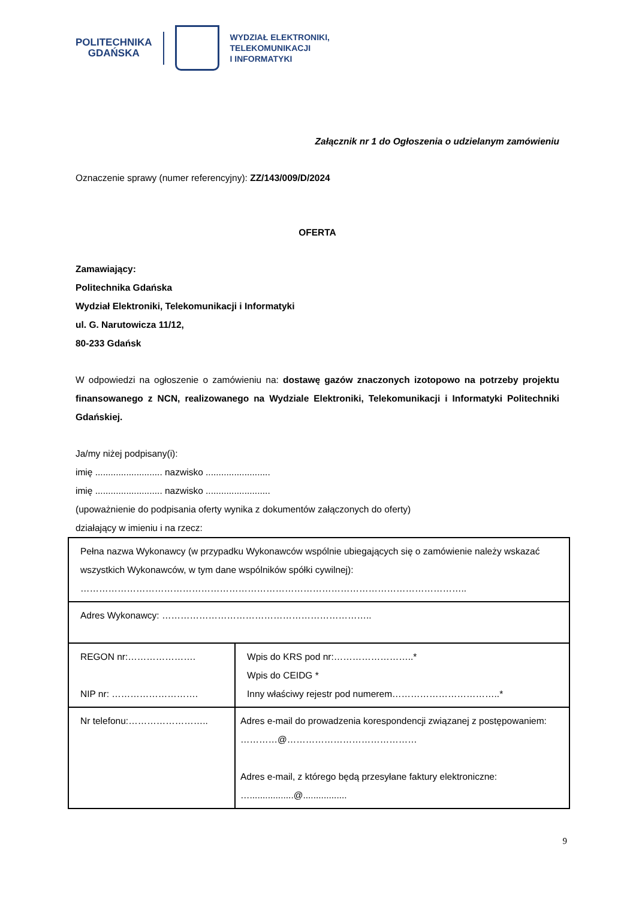POLITECHNIKA
GDAŃSKA
WYDZIAŁ ELEKTRONIKI,
TELEKOMUNIKACJI
I INFORMATYKI
Załącznik nr 1 do Ogłoszenia o udzielanym zamówieniu
Oznaczenie sprawy (numer referencyjny): ZZ/143/009/D/2024
OFERTA
Zamawiający:
Politechnika Gdańska
Wydział Elektroniki, Telekomunikacji i Informatyki
ul. G. Narutowicza 11/12,
80-233 Gdańsk
W odpowiedzi na ogłoszenie o zamówieniu na: dostawę gazów znaczonych izotopowo na potrzeby projektu finansowanego z NCN, realizowanego na Wydziale Elektroniki, Telekomunikacji i Informatyki Politechniki Gdańskiej.
Ja/my niżej podpisany(i):
imię .......................... nazwisko .........................
imię .......................... nazwisko .........................
(upoważnienie do podpisania oferty wynika z dokumentów załączonych do oferty)
działający w imieniu i na rzecz:
| Pełna nazwa Wykonawcy (w przypadku Wykonawców wspólnie ubiegających się o zamówienie należy wskazać wszystkich Wykonawców, w tym dane wspólników spółki cywilnej): …………………………………………………………………………………………………………….. | |
| Adres Wykonawcy: ………………………………………………………….. | |
| REGON nr:…………………. NIP nr: ………………………. | Wpis do KRS pod nr:……………………..* Wpis do CEIDG * Inny właściwy rejestr pod numerem……………………………..* |
| Nr telefonu:…………………….. | Adres e-mail do prowadzenia korespondencji związanej z postępowaniem: …………@…………………………………… Adres e-mail, z którego będą przesyłane faktury elektroniczne: ….................@................. |
9